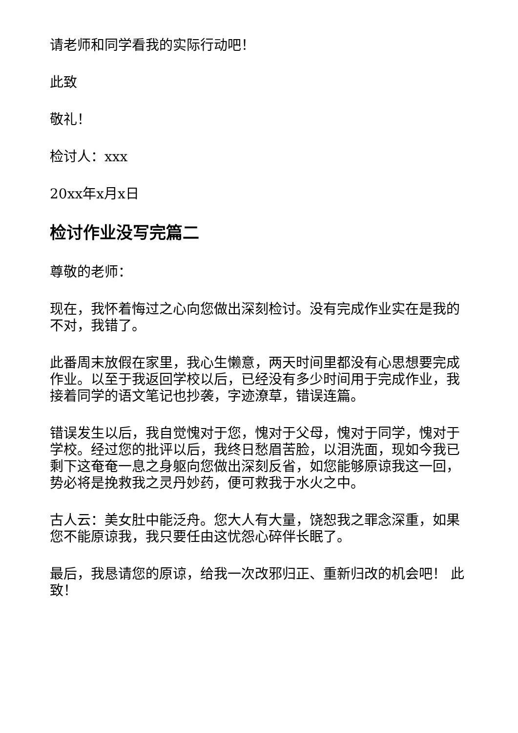请老师和同学看我的实际行动吧！
此致
敬礼！
检讨人：xxx
20xx年x月x日
检讨作业没写完篇二
尊敬的老师：
现在，我怀着悔过之心向您做出深刻检讨。没有完成作业实在是我的不对，我错了。
此番周末放假在家里，我心生懒意，两天时间里都没有心思想要完成作业。以至于我返回学校以后，已经没有多少时间用于完成作业，我接着同学的语文笔记也抄袭，字迹潦草，错误连篇。
错误发生以后，我自觉愧对于您，愧对于父母，愧对于同学，愧对于学校。经过您的批评以后，我终日愁眉苦脸，以泪洗面，现如今我已剩下这奄奄一息之身躯向您做出深刻反省，如您能够原谅我这一回，势必将是挽救我之灵丹妙药，便可救我于水火之中。
古人云：美女肚中能泛舟。您大人有大量，饶恕我之罪念深重，如果您不能原谅我，我只要任由这忧怨心碎伴长眠了。
最后，我恳请您的原谅，给我一次改邪归正、重新归改的机会吧！ 此致！